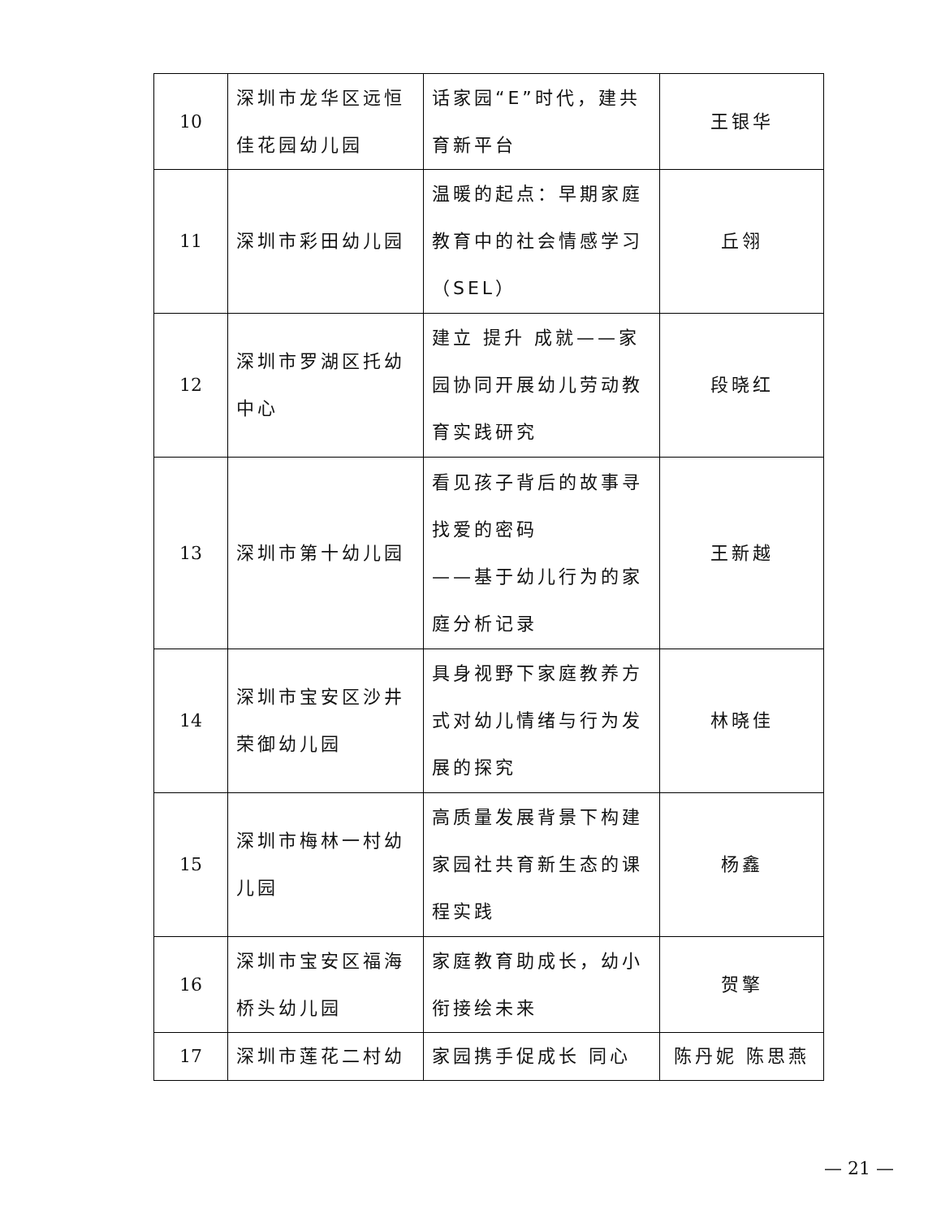| 10 | 深圳市龙华区远恒佳花园幼儿园 | 话家园“E”时代，建共育新平台 | 王银华 |
| 11 | 深圳市彩田幼儿园 | 温暖的起点：早期家庭教育中的社会情感学习（SEL） | 丘翎 |
| 12 | 深圳市罗湖区托幼中心 | 建立 提升 成就——家园协同开展幼儿劳动教育实践研究 | 段晓红 |
| 13 | 深圳市第十幼儿园 | 看见孩子背后的故事寻找爱的密码 ——基于幼儿行为的家庭分析记录 | 王新越 |
| 14 | 深圳市宝安区沙井荣御幼儿园 | 具身视野下家庭教养方式对幼儿情绪与行为发展的探究 | 林晓佳 |
| 15 | 深圳市梅林一村幼儿园 | 高质量发展背景下构建家园社共育新生态的课程实践 | 杨鑫 |
| 16 | 深圳市宝安区福海桥头幼儿园 | 家庭教育助成长，幼小衔接绘未来 | 贺擎 |
| 17 | 深圳市莲花二村幼 | 家园携手促成长 同心 | 陈丹妮 陈思燕 |
— 21 —